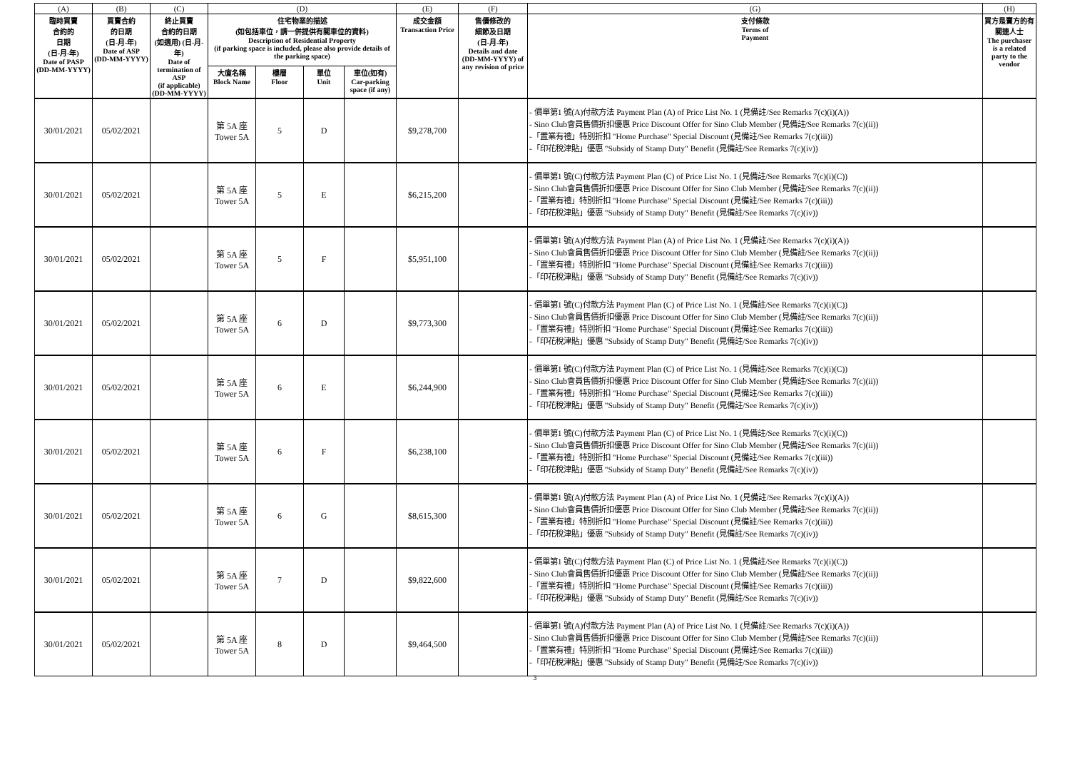| (A) | (B) | (C) | (D) | | | | (E) | (F) | (G) | (H) |
| --- | --- | --- | --- | --- | --- | --- | --- | --- | --- | --- |
| 臨時買賣 合約的 日期 (日-月-年) Date of PASP (DD-MM-YYYY) | 買賣合約 的日期 (日-月-年) Date of ASP (DD-MM-YYYY) | 終止買賣 合約的日期 (如適用) (日-月-年) Date of termination of ASP (if applicable) (DD-MM-YYYY) | 住宅物業的描述 (如包括車位，請一併提供有關車位的資料) Description of Residential Property (if parking space is included, please also provide details of the parking space) | | | | 成交金額 Transaction Price | 售價修改的 細節及日期 (日-月-年) Details and date (DD-MM-YYYY) of any revision of price | 支付條款 Terms of Payment | 買方是賣方的有關連人士 The purchaser is a related party to the vendor |
| | | | 大廈名稱 Block Name | 樓層 Floor | 單位 Unit | 車位(如有) Car-parking space (if any) | | | | |
| 30/01/2021 | 05/02/2021 | | 第 5A 座 Tower 5A | 5 | D | | $9,278,700 | | - 價單第1 號(A)付款方法 Payment Plan (A) of Price List No. 1 (見備註/See Remarks 7(c)(i)(A)) - Sino Club會員售價折扣優惠 Price Discount Offer for Sino Club Member (見備註/See Remarks 7(c)(ii)) -「置業有禮」特別折扣 "Home Purchase" Special Discount (見備註/See Remarks 7(c)(iii)) -「印花稅津貼」優惠 "Subsidy of Stamp Duty" Benefit (見備註/See Remarks 7(c)(iv)) | |
| 30/01/2021 | 05/02/2021 | | 第 5A 座 Tower 5A | 5 | E | | $6,215,200 | | - 價單第1 號(C)付款方法 Payment Plan (C) of Price List No. 1 (見備註/See Remarks 7(c)(i)(C)) - Sino Club會員售價折扣優惠 Price Discount Offer for Sino Club Member (見備註/See Remarks 7(c)(ii)) -「置業有禮」特別折扣 "Home Purchase" Special Discount (見備註/See Remarks 7(c)(iii)) -「印花稅津貼」優惠 "Subsidy of Stamp Duty" Benefit (見備註/See Remarks 7(c)(iv)) | |
| 30/01/2021 | 05/02/2021 | | 第 5A 座 Tower 5A | 5 | F | | $5,951,100 | | - 價單第1 號(A)付款方法 Payment Plan (A) of Price List No. 1 (見備註/See Remarks 7(c)(i)(A)) - Sino Club會員售價折扣優惠 Price Discount Offer for Sino Club Member (見備註/See Remarks 7(c)(ii)) -「置業有禮」特別折扣 "Home Purchase" Special Discount (見備註/See Remarks 7(c)(iii)) -「印花稅津貼」優惠 "Subsidy of Stamp Duty" Benefit (見備註/See Remarks 7(c)(iv)) | |
| 30/01/2021 | 05/02/2021 | | 第 5A 座 Tower 5A | 6 | D | | $9,773,300 | | - 價單第1 號(C)付款方法 Payment Plan (C) of Price List No. 1 (見備註/See Remarks 7(c)(i)(C)) - Sino Club會員售價折扣優惠 Price Discount Offer for Sino Club Member (見備註/See Remarks 7(c)(ii)) -「置業有禮」特別折扣 "Home Purchase" Special Discount (見備註/See Remarks 7(c)(iii)) -「印花稅津貼」優惠 "Subsidy of Stamp Duty" Benefit (見備註/See Remarks 7(c)(iv)) | |
| 30/01/2021 | 05/02/2021 | | 第 5A 座 Tower 5A | 6 | E | | $6,244,900 | | - 價單第1 號(C)付款方法 Payment Plan (C) of Price List No. 1 (見備註/See Remarks 7(c)(i)(C)) - Sino Club會員售價折扣優惠 Price Discount Offer for Sino Club Member (見備註/See Remarks 7(c)(ii)) -「置業有禮」特別折扣 "Home Purchase" Special Discount (見備註/See Remarks 7(c)(iii)) -「印花稅津貼」優惠 "Subsidy of Stamp Duty" Benefit (見備註/See Remarks 7(c)(iv)) | |
| 30/01/2021 | 05/02/2021 | | 第 5A 座 Tower 5A | 6 | F | | $6,238,100 | | - 價單第1 號(C)付款方法 Payment Plan (C) of Price List No. 1 (見備註/See Remarks 7(c)(i)(C)) - Sino Club會員售價折扣優惠 Price Discount Offer for Sino Club Member (見備註/See Remarks 7(c)(ii)) -「置業有禮」特別折扣 "Home Purchase" Special Discount (見備註/See Remarks 7(c)(iii)) -「印花稅津貼」優惠 "Subsidy of Stamp Duty" Benefit (見備註/See Remarks 7(c)(iv)) | |
| 30/01/2021 | 05/02/2021 | | 第 5A 座 Tower 5A | 6 | G | | $8,615,300 | | - 價單第1 號(A)付款方法 Payment Plan (A) of Price List No. 1 (見備註/See Remarks 7(c)(i)(A)) - Sino Club會員售價折扣優惠 Price Discount Offer for Sino Club Member (見備註/See Remarks 7(c)(ii)) -「置業有禮」特別折扣 "Home Purchase" Special Discount (見備註/See Remarks 7(c)(iii)) -「印花稅津貼」優惠 "Subsidy of Stamp Duty" Benefit (見備註/See Remarks 7(c)(iv)) | |
| 30/01/2021 | 05/02/2021 | | 第 5A 座 Tower 5A | 7 | D | | $9,822,600 | | - 價單第1 號(C)付款方法 Payment Plan (C) of Price List No. 1 (見備註/See Remarks 7(c)(i)(C)) - Sino Club會員售價折扣優惠 Price Discount Offer for Sino Club Member (見備註/See Remarks 7(c)(ii)) -「置業有禮」特別折扣 "Home Purchase" Special Discount (見備註/See Remarks 7(c)(iii)) -「印花稅津貼」優惠 "Subsidy of Stamp Duty" Benefit (見備註/See Remarks 7(c)(iv)) | |
| 30/01/2021 | 05/02/2021 | | 第 5A 座 Tower 5A | 8 | D | | $9,464,500 | | - 價單第1 號(A)付款方法 Payment Plan (A) of Price List No. 1 (見備註/See Remarks 7(c)(i)(A)) - Sino Club會員售價折扣優惠 Price Discount Offer for Sino Club Member (見備註/See Remarks 7(c)(ii)) -「置業有禮」特別折扣 "Home Purchase" Special Discount (見備註/See Remarks 7(c)(iii)) -「印花稅津貼」優惠 "Subsidy of Stamp Duty" Benefit (見備註/See Remarks 7(c)(iv)) | |
3